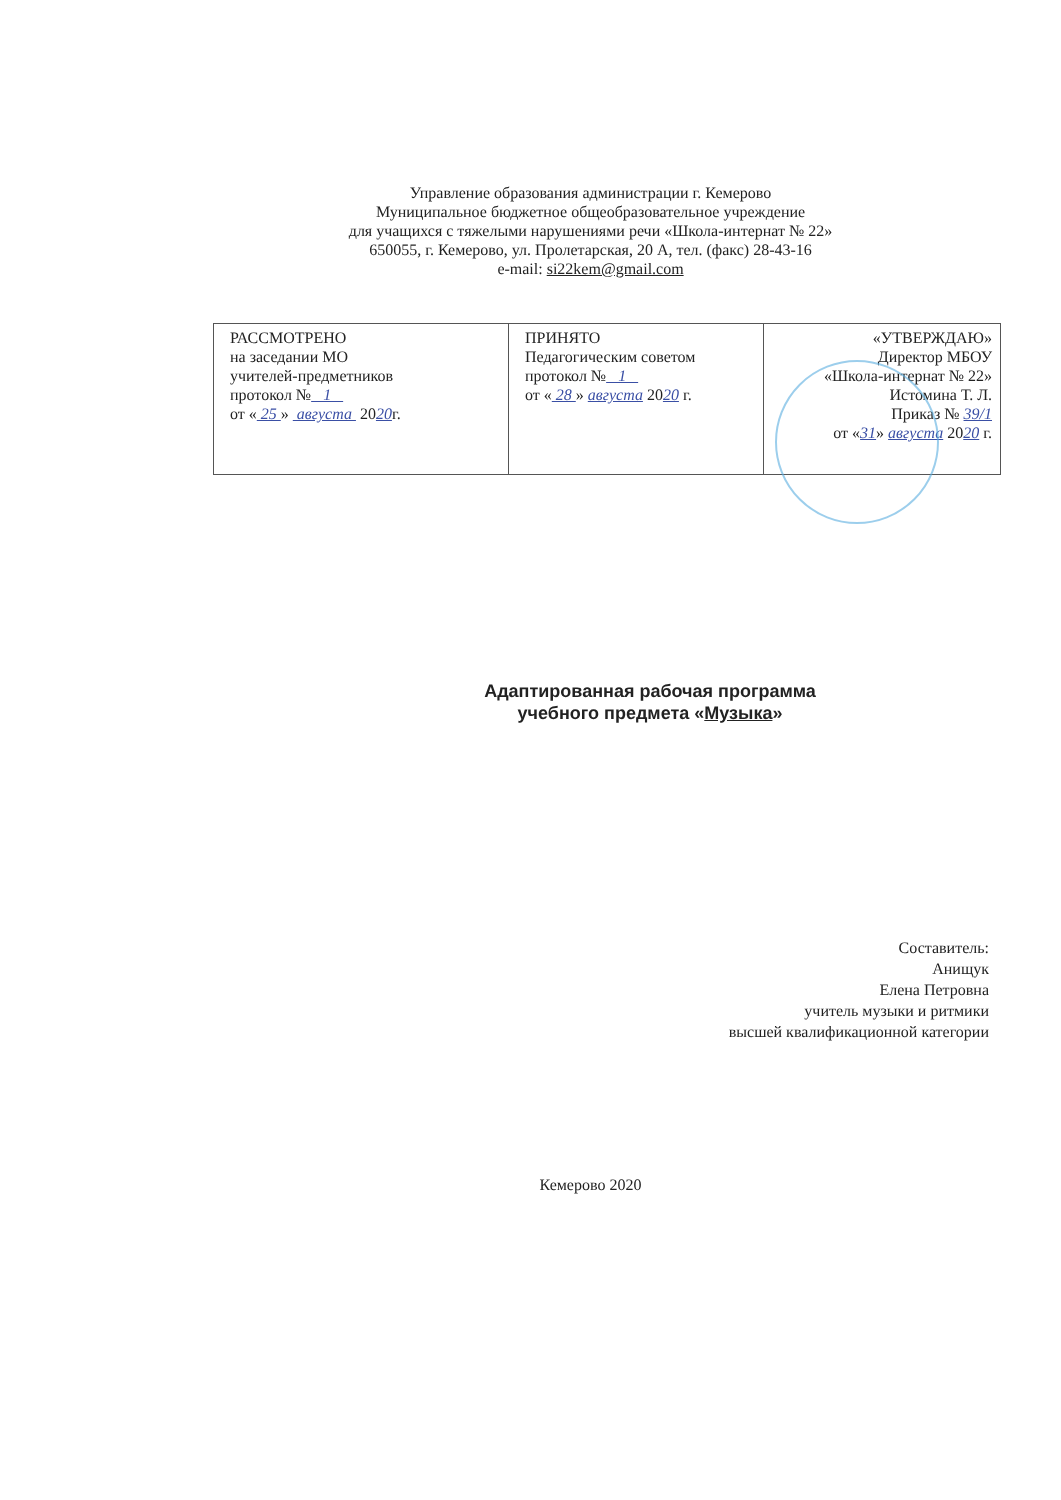Управление образования администрации г. Кемерово
Муниципальное бюджетное общеобразовательное учреждение
для учащихся с тяжелыми нарушениями речи «Школа-интернат № 22»
650055, г. Кемерово, ул. Пролетарская, 20 А, тел. (факс) 28-43-16
e-mail: si22kem@gmail.com
| РАССМОТРЕНО на заседании МО учителей-предметников протокол № 1 от « 25 » августа 20 20 г. | ПРИНЯТО Педагогическим советом протокол № 1 от « 28 » августа 20 20 г. | «УТВЕРЖДАЮ» Директор МБОУ «Школа-интернат № 22» Истомина Т. Л. Приказ № 39/1 от « 31 » августа 20 20 г. |
Адаптированная рабочая программа
учебного предмета «Музыка»
Составитель:
Анищук
Елена Петровна
учитель музыки и ритмики
высшей квалификационной категории
Кемерово 2020